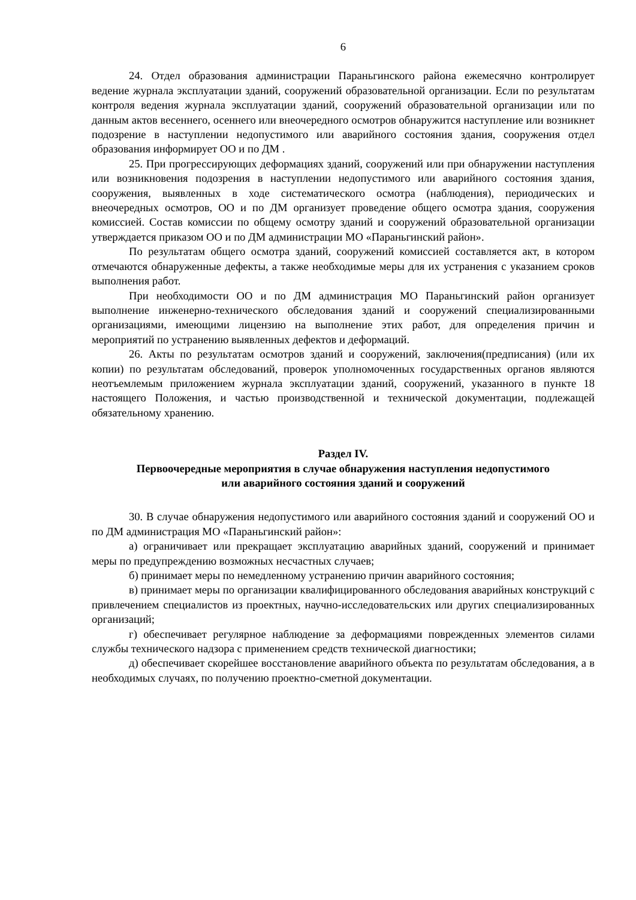6
24. Отдел образования администрации Параньгинского района ежемесячно контролирует ведение журнала эксплуатации зданий, сооружений образовательной организации. Если по результатам контроля ведения журнала эксплуатации зданий, сооружений образовательной организации или по данным актов весеннего, осеннего или внеочередного осмотров обнаружится наступление или возникнет подозрение в наступлении недопустимого или аварийного состояния здания, сооружения отдел образования информирует ОО и по ДМ .
25. При прогрессирующих деформациях зданий, сооружений или при обнаружении наступления или возникновения подозрения в наступлении недопустимого или аварийного состояния здания, сооружения, выявленных в ходе систематического осмотра (наблюдения), периодических и внеочередных осмотров, ОО и по ДМ организует проведение общего осмотра здания, сооружения комиссией. Состав комиссии по общему осмотру зданий и сооружений образовательной организации утверждается приказом ОО и по ДМ администрации МО «Параньгинский район».
По результатам общего осмотра зданий, сооружений комиссией составляется акт, в котором отмечаются обнаруженные дефекты, а также необходимые меры для их устранения с указанием сроков выполнения работ.
При необходимости ОО и по ДМ администрация МО Параньгинский район организует выполнение инженерно-технического обследования зданий и сооружений специализированными организациями, имеющими лицензию на выполнение этих работ, для определения причин и мероприятий по устранению выявленных дефектов и деформаций.
26. Акты по результатам осмотров зданий и сооружений, заключения(предписания) (или их копии) по результатам обследований, проверок уполномоченных государственных органов являются неотъемлемым приложением журнала эксплуатации зданий, сооружений, указанного в пункте 18 настоящего Положения, и частью производственной и технической документации, подлежащей обязательному хранению.
Раздел IV.
Первоочередные мероприятия в случае обнаружения наступления недопустимого
или аварийного состояния зданий и сооружений
30. В случае обнаружения недопустимого или аварийного состояния зданий и сооружений ОО и по ДМ администрация МО «Параньгинский район»:
а) ограничивает или прекращает эксплуатацию аварийных зданий, сооружений и принимает меры по предупреждению возможных несчастных случаев;
б) принимает меры по немедленному устранению причин аварийного состояния;
в) принимает меры по организации квалифицированного обследования аварийных конструкций с привлечением специалистов из проектных, научно-исследовательских или других специализированных организаций;
г) обеспечивает регулярное наблюдение за деформациями поврежденных элементов силами службы технического надзора с применением средств технической диагностики;
д) обеспечивает скорейшее восстановление аварийного объекта по результатам обследования, а в необходимых случаях, по получению проектно-сметной документации.